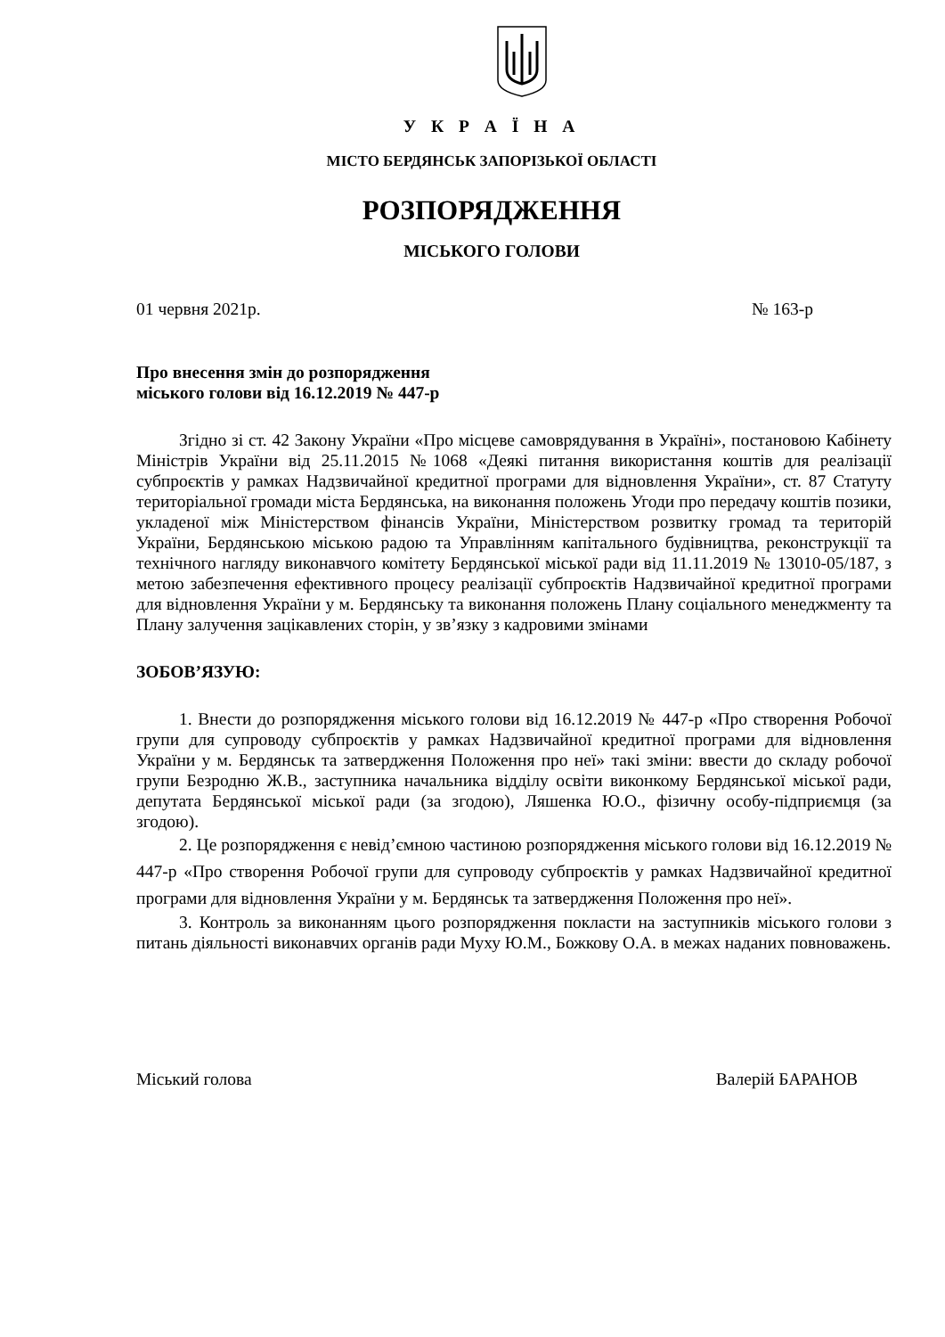У К Р А Ї Н А
МІСТО БЕРДЯНСЬК ЗАПОРІЗЬКОЇ ОБЛАСТІ
РОЗПОРЯДЖЕННЯ
МІСЬКОГО ГОЛОВИ
01 червня 2021р. № 163-р
Про внесення змін до розпорядження
міського голови від 16.12.2019 № 447-р
Згідно зі ст. 42 Закону України «Про місцеве самоврядування в Україні», постановою Кабінету Міністрів України від 25.11.2015 №1068 «Деякі питання використання коштів для реалізації субпроєктів у рамках Надзвичайної кредитної програми для відновлення України», ст. 87 Статуту територіальної громади міста Бердянська, на виконання положень Угоди про передачу коштів позики, укладеної між Міністерством фінансів України, Міністерством розвитку громад та територій України, Бердянською міською радою та Управлінням капітального будівництва, реконструкції та технічного нагляду виконавчого комітету Бердянської міської ради від 11.11.2019 № 13010-05/187, з метою забезпечення ефективного процесу реалізації субпроєктів Надзвичайної кредитної програми для відновлення України у м. Бердянську та виконання положень Плану соціального менеджменту та Плану залучення зацікавлених сторін, у зв’язку з кадровими змінами
ЗОБОВ’ЯЗУЮ:
1. Внести до розпорядження міського голови від 16.12.2019 № 447-р «Про створення Робочої групи для супроводу субпроєктів у рамках Надзвичайної кредитної програми для відновлення України у м. Бердянськ та затвердження Положення про неї» такі зміни: ввести до складу робочої групи Безродню Ж.В., заступника начальника відділу освіти виконкому Бердянської міської ради, депутата Бердянської міської ради (за згодою), Ляшенка Ю.О., фізичну особу-підприємця (за згодою).
2. Це розпорядження є невід’ємною частиною розпорядження міського голови від 16.12.2019 № 447-р «Про створення Робочої групи для супроводу субпроєктів у рамках Надзвичайної кредитної програми для відновлення України у м. Бердянськ та затвердження Положення про неї».
3. Контроль за виконанням цього розпорядження покласти на заступників міського голови з питань діяльності виконавчих органів ради Муху Ю.М., Божкову О.А. в межах наданих повноважень.
Міський голова Валерій БАРАНОВ